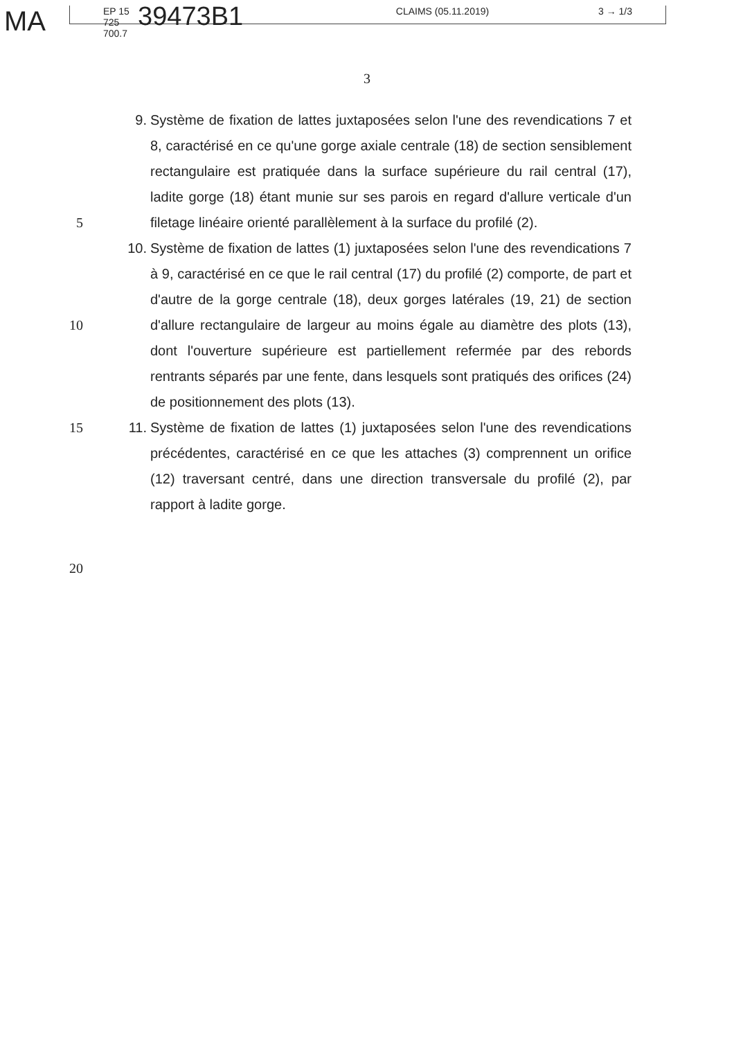MA
EP 15 725 700.7 39473B1 CLAIMS (05.11.2019) 3 → 1/3
3
5 9. Système de fixation de lattes juxtaposées selon l'une des revendications 7 et 8, caractérisé en ce qu'une gorge axiale centrale (18) de section sensiblement rectangulaire est pratiquée dans la surface supérieure du rail central (17), ladite gorge (18) étant munie sur ses parois en regard d'allure verticale d'un filetage linéaire orienté parallèlement à la surface du profilé (2).
10 10. Système de fixation de lattes (1) juxtaposées selon l'une des revendications 7 à 9, caractérisé en ce que le rail central (17) du profilé (2) comporte, de part et d'autre de la gorge centrale (18), deux gorges latérales (19, 21) de section d'allure rectangulaire de largeur au moins égale au diamètre des plots (13), dont l'ouverture supérieure est partiellement refermée par des rebords rentrants séparés par une fente, dans lesquels sont pratiqués des orifices (24) de positionnement des plots (13).
15 11. Système de fixation de lattes (1) juxtaposées selon l'une des revendications précédentes, caractérisé en ce que les attaches (3) comprennent un orifice (12) traversant centré, dans une direction transversale du profilé (2), par rapport à ladite gorge.
20